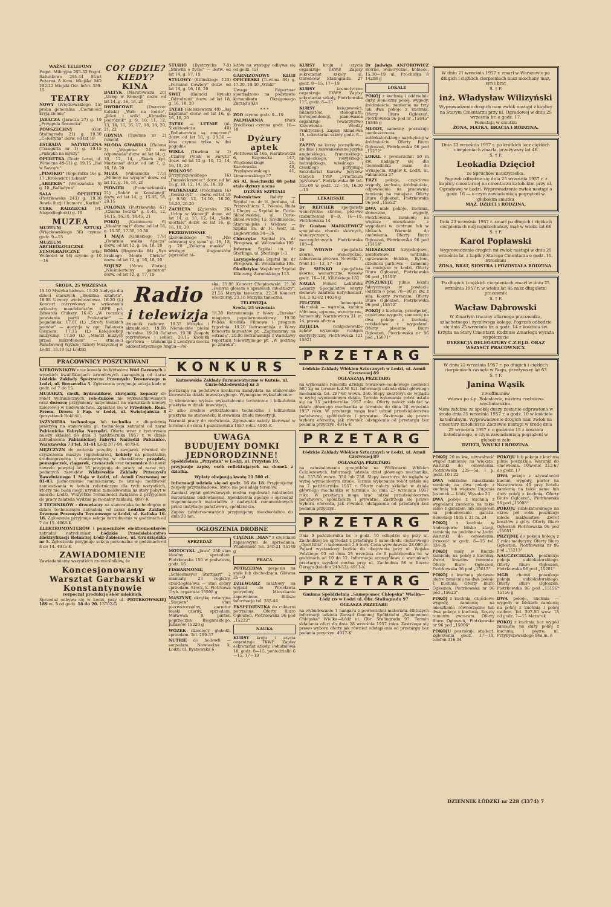WAŻNE TELEFONY
Pogot. Milicyjne 253-33 Pogot. Ratunkowe 254-44 Straż Pożarna 8 Kom. Miejska MO 292-22 Miejski Ośr. Infor. 359-15
TEATRY
NOWY (Więckowskiego 15) próba generalna „Ciemności kryją ziemię"
JARACZA (Jaracza 27) g. 19 „Przygoda florencka"
POWSZECHNY (Obr. Stalingradu 21) g. 19.30 „Celestyna" dozw. od lat 18
ESTRADA SATYRYCZNA (Traugutta nr 1) g. 19.15 „Pułapka na myszy"
OPERETKA (Teatr Letni, ul. Północna 49-51) g. 19.15 „Bal w Savoy'u"
„PINOKIO" (Kopernika 16) g. 17 „Królewicz i żebrak"
„ARLEKIN" (Wólczańska 5) g. 18 „Balladyna"
SALA OPERETKI (Piotrkowska 243) g. 19.30 Rewia iluzji i humoru „Karlini"
CYRK RADZIECKI (Pl. Niepodległości) g. 19
MUZEA
MUZEUM SZTUKI (Więckowskiego 36) czynne godz. 9—15
MUZEUM ARCHEOLOGICZNE I ETNOGRAFICZNE (Plac Wolności nr 14) czynne g. 10—16
CO? GDZIE? KIEDY?
KINA
BAŁTYK (Narutowicza 20) „Urlop w Wenecji" dozw. od lat 14, g. 16, 18, 20
DWORCOWE (Dworzec Kaliski) „Walc na lodzie", „Jeleń i wilk" „Kimsobo podróżnik" g. 9, 10, 11, 12, 13, 14, 15, 16, 17, 18, 19, 20, 21, 22
GDYNIA (Tuwima nr 2) remont
MŁODA GWARDIA (Zielona 2) „Wzgórze 24 nie odpowiada" dozw. od lat 14, g. 10, 12, 14, „Skarb kpt. Martensa" dozw. od lat 7, g. 16, 18, 20
MUZA (Pabianicka 173) „Miliony na wyspie" dozw. od lat 12, g. 16, 18, 20
PIONIER (Franciszkańska 31) „Sobór w Konstancji" dozw. od lat 14, g. 15.45, 18, 20.15
POLONIA (Piotrkowska 67) „Czarna teczka" g. 9.45, 12, 14.15, 16.30, 18.45, 21
POKÓJ (Kazimierza 6) „Idealny mąż" dozw. od lat 16, g. 15.30, 17.30, 19.30
1 MAJA (Kilińskiego 178) „Ostatnia walka Apacza" dozw. od lat 12, g. 16, 18, 20
ROMA (Rzgowska 84) „Syn hrabiego Monte Christo" dozw. od lat 12, g. 16, 18, 20
SOJUSZ (Nowe Złotno) „Nieśmiertelny garnizon" dozw. od lat 12, g. 17, 19
STUDIO (Bystrzycka 7-9) „Stawka o życie" — dozw. od lat 14, g. 17, 19
STYLOWY (Kilińskiego 123) „Fernand Cowboy" dozw. od lat 14, g. 16, 18, 20
ŚWIT (Bałucki Rynek) „Odrodzeni" dozw. od lat 18, g. 16, 18, 20
TATRY (Sienkiewicza 40) „Raj kapitana" dozw. od lat 16, g. 16, 18, 20
TATRY — LETNIE (ul. Sienkiewicza 40) „Bohaterowie są zmęczeni" dozw. od lat 18, g. 20.30 — kino czynne tylko w dni pogodne
WISŁA (Tuwima nr 1) „Czarny rynek w Paryżu" dozw. od lat 12 g. 10, 12, 14, 16, 18, 20
WOLNOŚĆ (Przybyszewskiego 16) „Damski krawiec" dozw. od lat 16 g. 10, 12, 14, 16, 18, 20
WŁÓKNIARZ (Próchnika 16) „Gorzki ryż" — dozw. od lat 18 g. 9.50, 12, 14.10, 16.20, 18.30, 20.30
ZACHĘTA (Zgierska 26) „Urlop w Wenecji" dozw. od lat 14, g. 10, 12, 14, „Salto mortale" dozw. od lat 16, g. 16, 18, 20
PRZEDWIOŚNIE (Żeromskiego 76) „Nie odwracaj się synu" g. 16, 18, g. 20 „Żelazna maska" i występy iluzjonistów (sprzedaż bi-
letów na występy odbywa się od godz. 15)
GARNIZONOWY KLUB OFICERSKI (Tuwima 34) g. 17.30, 19.30 „Wraki"
Uwaga: Repertuar sporządzono na podstawie komunikatu Okręgowego Zarządu Kin
* * *
ZOO czynne godz. 9—19
PALMIARNIA (Park Źródliska) czynna godz. 10—18
Dyżury aptek
Piotrkowska 165, Narutowicza 6, Rzgowska 147, Więckowskiego 21, Karolewska 48, Przybyszewskiego 41, Limanowskiego 37
AS Al. Kościuszki 48 pełni stałe dyżury nocne
DYŻURY SZPITALI
Położnictwo: Bałuty — Szpital im. dr H. Jordana, ul. Przyrodnicza 7, Polesie, Ruda i Chojny — Szpital im. Curie-Skłodowskiej, ul. Curie-Skłodowskiej 15, Śródmieście, Staromiejska i Widzew — Szpital im. dr H. Wolf, ul. Łagiewnicka 34—36
Chirurgia: Szpital im. dr Pirogowa, ul. Wólczańska 195
Interna: Szpital im. dr Sterlinga, ul. Sterlinga 1-3.
Laryngologia: Szpital im. dr Pirogowa, ul. Wólczańska 195.
Okulistyka: Wojskowy Szpital Kliniczny, Żeromskiego 113.
ŚRODA, 25 WRZEŚNIA
15.10 Muzyka ludowa. 15.30 Audycja dla dzieci starszych „Błękitna sztafeta". 16.05 Utwory wiolonczelowe. 16.20 (Ł) Koncert rozrywkowy w wykonaniu orkiestry mandolinistów ŁRPR pd. Edwarda Ciukszy. 16.45 „W rocznicę powstania partii Proletariat" — pogadanka. 17.01 (Ł) „Strofy łódzkich poetów" — audycja w opr. Tadeusza Gicgiera. 17.15 (Ł) Kalejdoskop muzyczny. 17.50 (Ł) „Młodzi muzycy przed mikrofonem" — studenci Państwowej Wyższej Szkoły Muzycznej w Łodzi. 18.10 (Ł) Łódzki
Radio
i telewizja
dziennik radiowy. 18.35 Muzyka i aktualności. 19.00 Niemieckie pieśni chóralne. 19.20 Felieton. 19.30 Zespoły rozrywkowe i soliści. 20.15 Kronika sportowa — transmisja z Londynu meczu lekkoatletycznego Anglia—Pol-
ska. 21.00 Koncert Chopinowski. 21.30 „Pełnym głosem o sprawach młodzieży". 21.55 Muzyka taneczna. 22.30 Koncert wieczorny. 23.10 Muzyka taneczna.
TELEWIZJA
Środa, 25 września
18.30 Retransmisja z W-wy „Eureka" magazyn popularnonaukowy. 19.00 Polska Kronika Filmowa i program tygodnia. 19.20 Retransmisja z W-wy koncertu laureatów pt. „Zapraszamy na estradę". 20.00 Retransmisja z Warszawy reportażu telewizyjnego pt. „W godzinę po zmroku".
PRACOWNICY POSZUKIWANI
KIEROWNIKÓW oraz kowala do Wytwórni Wód Gazowych o wysokich kwalifikacjach zawodowych zaangażują od zaraz Łódzkie Zakłady Spożywcze Przemysłu Terenowego w Łodzi, ul. Roosevelta 5. Zgłoszenia przyjmuje sekcja kadr w godz. od 7 do 15.
MURARZY, cieśli, hydraulików, zbrojarzy, kopaczy do robót hydraulicznych, robotników nie wykwalifikowanych oraz dozorcę przyjmiemy natychmiast na warunkach umowy zbiorowej w budownictwie. Zgłaszać się w Przedsięb. Rem. Przem. Drzew. i Pap. w Łodzi, ul. Świętojańska 8 (przystanek Rokicie).
INŻYNIERA technologa lub technika z długoletnią praktyką na stanowisku gł. technologa zatrudni od zaraz Pabianicka Fabryka Narzędzi. Ofertę wraz z życiorysem należy składać do dnia 1 października 1957 r. w dziale zatrudnienia Pabianickiej Fabryki Narzędzi Pabianice, Warszawska 73 tel. 31-41 Łódź 377-94. 4879-K
MĘŻCZYZN do wożenia przędzy i zwojarek również do czyszczenia maszyn (zgrzeblarek), kobiety na przędzalnię średnioprzędną i cienkoprzędną w charakterze prządek, pomagaczek, ciągarek, czesaczek oraz uczennice do nauki zawodu powyżej lat 16 przyjmują do pracy od zaraz wg. podanych zawodów Widzewskie Zakłady Przemysłu Bawełnianego 1 Maja w Łodzi, ul. Armii Czerwonej nr 81-83. Jednocześnie nadmieniamy, że istnieje możliwość zamieszkania w hotelu robotniczym dla tych wszystkich, którzy nie będą mogli uzyskać zameldowania na stały pobyt w mieście Łodzi. Wszystkie formalności związane z przyjęciem do pracy załatwia wydział personalny zakładu. 4897-K
2 TECHNIKÓW - drzewiarzy na stanowiska technologów w dziale technicznym zatrudnią od zaraz Łódzkie Zakłady Drzewne Przemysłu Terenowego w Łodzi, ul. Kaliska 16-18. Zgłoszenia przyjmuje sekcja zatrudnienia w godzinach od 7 do 15. 4868-K
ELEKTROMONTERÓW i pomocników elektromonterów zatrudni natychmiast Łódzkie Przedsiębiorstwo Elektryfikacji Rolniczej Łódź-Żabieniec, ul. Grudziądzka nr 5. Zgłoszenia przyjmuje sekcja personalna w godzinach od 8 do 14. 4915-K
ZAWIADOMIENIE
Zawiadamiamy wszystkich rzemieślników, że
Koncesjonowany Warsztat Garbarski w Konstantynowie
rozpoczął produkcję skór miękkich.
Sprzedaż odbywa się w Łodzi, przy ul. PIOTRKOWSKIEJ 189 m. 3 od godz. 18 do 20. 15702-G
KONKURS
Kutnowskie Zakłady Farmaceutyczne w Kutnie, ul. Curie-Skłodowskiej nr 3
poszukują na podstawie konkursu kandydata na stanowisko kierownika działu inwestycyjnego. Wymagane wykształcenie:
1) ukończone wyższe wykształcenie techniczne i kilkuletnia praktyka w dziale inwestycji,
2) albo średnie wykształcenie techniczne i kilkuletnia praktyka na stanowisku kierownika działu inwestycji.
Warunki pracy do omówienia. Zgłoszenia należy kierować w terminie do dnia 1 października 1957 roku. 4903-K
UWAGA
BUDUJEMY DOMKI JEDNORODZINNE!
Spółdzielnia „Przystań" w Łodzi, ul. Przystań 19.
przyjmuje zapisy osób reflektujących na domek z działką.
Wpłaty obejmują kwotę 21.500 zł.
Informacji udziela się od godz. 16 do 18. Przyjmujemy zespoły przyzakładowe, które nie posiadają terenów.
Zamiast wpłat gotówkowych można regulować należności materiałami budowlanymi. Spółdzielnia apeluje o sprzedaż wspomnianych materiałów z nadwyżek remanentowych przez instytucje państwowe, spółdzielcze.
Zapisy zainteresowanych przyjmujemy nieodwołalnie do dnia 30 bm.
OGŁOSZENIA DROBNE
SPRZEDAŻ
MOTOCYKL „Jawa" 250 stan idealny sprzedam. Piotrkowska 150 w podwórzu, godz. 16
FISHARMONIĘ „Schiedmayer Stuttgart" 2 manuały, 23 registry, sześciogłosowa — stan dobry sprzedam. Srock, k. Piotrkowa Tryb. organista 15508 g
MASZYNĘ okrętkę rotacyjną „Singera" stan pierwszorzędny, garnitur męski czarny, sprzedam. Malwowa 9, parter, poprzeczna Bieganskiego, Julianów 15229 g
WÓZEK dziecięcy głęboki, sprzedam. Tel. 299-37
NUTRIE do hodowli — sorzedam. Nowosolna k. Łodzi, ul. Byszewska 6
CIĄGNIK „MAN" z częściami zapasowymi do sprzedania. Wiadomość tel. 340-21 15149 g
PRACA
POTRZEBNA gosposia na stałe lub dochodząca. Główna 25—9
DZIEWIARZ rasztowy na wyjazd do Wrocławia potrzebny. Mieszkanie zapewnione. Bliższe informacje tel. 355-44
EKSPEDIENTKA do cukierni potrzebna. Oferty Biuro Ogłoszeń, Piotrkowska 96 pod „15222"
NAUKA
KURSY kroju i szycia organizuje TKWP. Zapisy sekretariat szkoły, Południowa 18, godz. 8—15, poniedziałki 6—15, 17—19
KURSY kroju i szycia organizuje TKWP. Zapisy sekretariat szkoły ul. Obrońców Stalingradu 27 godz. 8—15, 17—19
KURSY kosmetyczne organizuje TKWP. Zapisy sekretariat szkoły, Piotrkowska 115, godz. 8—15
KURSY księgowości, bilansistów, stenografii, korespondencji, planowania organizuje Towarzystwo Krzewienia Wiedzy Praktycznej. Zapisy Składowa 15, sekretariat szkoły godz. 8—18
ZAPISY na kursy początkowe, średnie i zaawansowane języka angielskiego, francuskiego, niemieckiego, rosyjskiego, hebrajskiego, włoskiego i czeskiego przyjmuje Sekretariat Kursów Języków Obcych TWP „Practicum Językowe". Piotrkowska 86 tel. 315-00 w godz. 12—14, 16.30—19
LEKARSKIE
Dr REICHER specjalista weneryczne skórne, płciowe (zaburzenia) 8—9, 16—19, Piotrkowska 14
Dr Gustaw MARKIEWICZ specjalista chorób skórnych, wenerycznych, moczopłciowych Piotrkowska 109—6.
Dr WOYNO specjalista skórne, weneryczne, zaburzenia płciowe. Nowotki 7, front 11—13, 17—19
Dr SIENKO specjalista skórne, weneryczne, włosów godz. 16—18, Kilińskiego 132
NAGŁA Pomoc Lekarska Lekarzy Specjalistów wizyty domowe załatwia natychmiast. Tel. 2-82-82 14034 g
FELCZER homeopata Marcelak — wątroba, kamica żółciowa, egzema, weneryczne, hemoroidy. Narutowicza 31 m. 14, prawa oficyna
ZDJĘCIA rentgenowskie zębów wykonuje rentgen dentystyczny, Piotrkowska 121 15821
Dr Jadwiga ANFOROWICZ skórne, weneryczne, kobiece, 15.30—19 ul. Próchnika 8 14208 g
LOKALE
POKÓJ z kuchnią i oddzielnie duży, słoneczny pokój, wygody, śródmieście, zamienię na trzy lub dwa pokoje z kuchnią. Oferty Biuro Ogłoszeń, Piotrkowska 96 pod nr „15845" 15845 g
MŁODY, samotny, poszukuje pomieszczenia sublokatorskiego najchętniej w śródmieściu. Oferty Biuro Ogłoszeń, Piotrkowska 96 pod „15272"
LOKAL o powierzchni 50 m kw. nadający się dla rzemieślnika mam do wynajęcia. Rzgów k. Łodzi, ul. Pabianicka 27
TRZY pokoje, częściowe wygody, kuchnia, śródmieście, odpowiednie na pracownię zamienię na mniejsze. Oferty Biuro Ogłoszeń, Piotrkowska 96 pod „15552"
DWA małe pokoje, kuchnia, słoneczne, wygody, Piotrkowska, zamienię na większe mieszkanie z wygodami w centrum lub w blokach. Warunki do omówienia. Oferty Biuro Ogłoszeń, Piotrkowska 96 pod „15154"
MIESZKANIE trzypokojowe, komfortowe, centralne ogrzewanie łódzkie, Bytom, dzielnica parkowa — zamienię na mniejsze w Łodzi. Oferty Biuro Ogłoszeń, Piotrkowska 96 pod „15190"
POSZUKUJĘ pilnie lokalu fabrycznego w powiecie łódzkim o pow. 70—80 m kw. z siłą. Koszty zwracam. Oferty Biuro Ogłoszeń, Piotrkowska 96 pod „15572"
POKÓJ z kuchnią, przedpokój, częściowe wygody, zamienię na dwa pokoje z kuchnią, rozkładowe z wygodami. Oferty pisemne Biuro Ogłoszeń, Piotrkowska nr 96 pod „15071"
PRZETARG
Łódzkie Zakłady Włókien Sztucznych w Łodzi, ul. Armii Czerwonej 89
OGŁASZAJĄ PRZETARG
na wykonanie remontu dźwigu towarowo-osobowego nośności 500 kg na terenie Ł.Z.W. Szt. Informacji udziela dział głównego mechanika, tel. 287-60 wewn. 350. Ślepy kosztorys do wglądu w wyżej wymienionym dziale. Termin wykonania robót ustala się na 15 października 1957 roku. Oferty należy składać w dziale głównego mechanika w terminie do dnia 28 września 1957 roku. W przetargu mogą brać udział przedsiębiorstwa państwowe, spółdzielcze i prywatne. Zastrzega się prawo wyboru oferenta, jak również odstąpienia od przetargu bez podania przyczyn. 4916-K
PRZETARG
Łódzkie Zakłady Włókien Sztucznych w Łodzi, ul. Armii Czerwonej 89
OGŁASZAJĄ PRZETARG
na zainstalowanie grzejników na Włókniarni Włókien Celulozowych. Informacji udziela dział głównego mechanika, tel. 237-60 wewn. 350 lub 238. Ślepy kosztorys do wglądu w wyżej wymienionym dziale. Termin wykonania robót ustala się na 7 października 1957 r. Oferty należy składać w dziale głównego mechanika w terminie do dnia 27 września 1957 roku. W przetargu mogą brać udział przedsiębiorstwa państwowe, spółdzielcze i prywatne. Zastrzega się prawo wyboru oferenta, jak również odstąpienia od przetargu bez podania przyczyn.
PRZETARG
Dnia 9 października br. o godz. 10 odbędzie się przy ul. Zachodniej 56 sprzedaż z przetargu 1 samochodu ciężarowego „Opel Blitz" o ładowności 3,5 tony. Cena wywoławcza 28.000 zł. Pojazd wystawiony będzie do obejrzenia przy ul. Wojska Polskiego 93 od dnia 25 września do 8 października br. w godzinach od 10 do 12. Informacje szczegółowe o warunkach przetargu uzyskać można przy ul. Zachodnia 56 w Biurze Okręgu (telefon 240-53). 4911-K
PRZETARG
Gminna Spółdzielnia „Samopomoc Chłopska" Wielka—Łódź z/s w Łodzi ul. Obr. Stalingradu 97
OGŁASZA PRZETARG
na wybudowanie 1 hangaru z powierzchni materiału. Bliższych informacji udziela Zarząd Gminnej Spółdzielni „Samopomoc Chłopska" Wielka—Łódź ul. Obr. Stalingradu 97. Termin składania ofert do dnia 28 września 1957 roku. Zastrzega się prawo wyboru oferty jak również odstąpienia od przetargu bez podania przyczyn. 4917-K
W dniu 21 września 1957 r. zmarł w Warszawie po długich i ciężkich cierpieniach nasz ukochany mąż, syn i brat
Ś. † P.
inż. Władysław Wilizyński
Wyprowadzenie drogich nam zwłok nastąpi z kaplicy na Starym Cmentarzu przy ul. Ogrodowej w dniu 25 września br. o godz. 17.
Pozostają w smutku
ŻONA, MATKA, BRACIA i RODZINA.
Dnia 23 września 1957 r. po krótkich lecz ciężkich cierpieniach zmarła, przeżywszy lat 46
Ś. † P.
Leokadia Dzięcioł
ze Spruchów nauczycielka.
Pogrzeb odbędzie się dnia 25 września 1957 r. z kaplicy cmentarnej na cmentarzu katolickim przy ul. Ogrodowej w Łodzi. Wyprowadzenie zwłok nastąpi o godz. 16 — o czym zawiadamiają pogrążeni w głębokim smutku
MĄŻ, DZIECI i RODZINA.
Dnia 23 września 1957 r. zmarł po długich i ciężkich cierpieniach mój najukochańszy mąż w wieku lat 66
Ś. † P.
Karol Popławski
Wyprowadzenie drogich mi zwłok nastąpi w dniu 25 września br. z kaplicy Starego Cmentarza o godz. 15.
Stroskani
ŻONA, BRAT, SIOSTRA i POZOSTAŁA RODZINA.
Po długich i ciężkich cierpieniach zmarł w dniu 23 września 1957 r. w wieku lat 45 nasz długoletni pracownik
Ś. † P.
Wacław Dąbrowski
W Zmarłym tracimy ofiarnego pracownika, szlachetnego i życzliwego kolegę. Pogrzeb odbędzie się dnia 25 września br. o godz. 14 z kościoła św. Krzyża na Stary Cmentarz. Rodzinie Zmarłego wyraża współczucie
DYREKCJA DELEGATURY C.Z.P.J.D. ORAZ WSZYSCY PRACOWNICY.
W dniu 22 września 1957 r. po długich i ciężkich cierpieniach zasnęła w Bogu, przeżywszy lat 63
Ś. † P.
Janina Wąsik
z Hoffmanów
wdowa po ś.p. Bolesławie, mistrzu rzeźniczo-wędliniarskim.
Msza żałobna za spokój duszy zostanie odprawiona w środę dnia 25 września 1957 r. o godz. 10 w kościele katedralnym. Wyprowadzenie drogich nam zwłok na cmentarz katolicki na Zarzewie nastąpi w środę dnia 25 września 1957 r. o godzinie 15 z kościoła katedralnego, o czym zawiadamiają pogrążeni w głębokim żalu
DZIECI, WNUKI I RODZINA.
POKÓJ 20 m kw., używalność wygód zamienię na większe. Warunki do omówienia. Piotrkowska 225—5a, I p. godz. 10 i 22
DWA oddzielne mieszkania zamienię na dwa pokoje z kuchnią lub większe Eugenia Jesionek — Łódź, Wysoka 33
DWA pokoje z kuchnią z wygodami zamienię na takie samo z garażem lub miejscem na pobudowanie garażu. Rewolucji 1905 r. 31 m. 24
POKÓJ z kuchnią w Andrzejowie blisko stacji, zamienię na podobne w Łodzi. Warunki do omówienia. Dzwonić w godz. 8—15 tel. 334-35
POKÓJ mały w Rudzie zamienię na pokój z kuchnią. Zwrot kosztów remontu. Oferty Biuro Ogłoszeń, Piotrkowska 96 pod „15013"
POKÓJ z kuchnią pierwsze piętro zamienię na dwa pokoje z kuchnią. Oferty Biuro Ogłoszeń, Piotrkowska nr 96 pod „15623"
POKÓJ z kuchnią, częściowe wygody, zamienię na mieszkanie równorzędne lub dwa pokoje z kuchnią. Koszty remontu zwracam. Oferty Biuro Ogłoszeń, Piotrkowska nr 96 pod „15006"
POKOJU poszukuje student. Zgłoszenia godz. 17—19, telefon 316-34
POKOJU lub pokoju z kuchnią pilnie poszukuję. Warunki do omówienia. Dzwonić 213-67 do godz. 17
DWA pokoje z używalności kuchni, wygody, parter na Narutowicza 40 przy hotelu zamienię na takie same lub duży pokój z kuchnią. Oferty Biuro Ogłoszeń, Piotrkowska 96 pod „15008"
POKOJU sublokatorskiego na okres pół roku poszukuje młode małżeństwo. Zwrot kosztów z góry. Oferty Biuro Ogłoszeń Piotrkowska 96 pod „15051"
PRZYJMĘ do pokoju kolegę z 5 roku medycyny. Oferty Biuro Ogłoszeń, Piotrkowska nr 96 pod „15213"
NAUCZYCIELKA poszukuje pokoju sublokatorskiego. Oferty Biuro Ogłoszeń, Piotrkowska 96 pod „15201"
MGR chemii poszukuje pokoju sublokatorskiego. Oferty Biuro Ogłoszeń, Piotrkowska 96 pod „15156" 15156 g
DWA pokoje, kuchnia — wygody w blokach zamienię na pokój z kuchnią i pokój osobno. Tel. 397-50 wew. 18 od godz. 7—15 Mazurek
POKÓJ z kuchnią bez wygód zamienię na duży pokój z kuchnią, I piętro, ul. Przybyszewskiego 94a m. 8
DZIENNIK ŁÓDZKI nr 228 (3374) 7